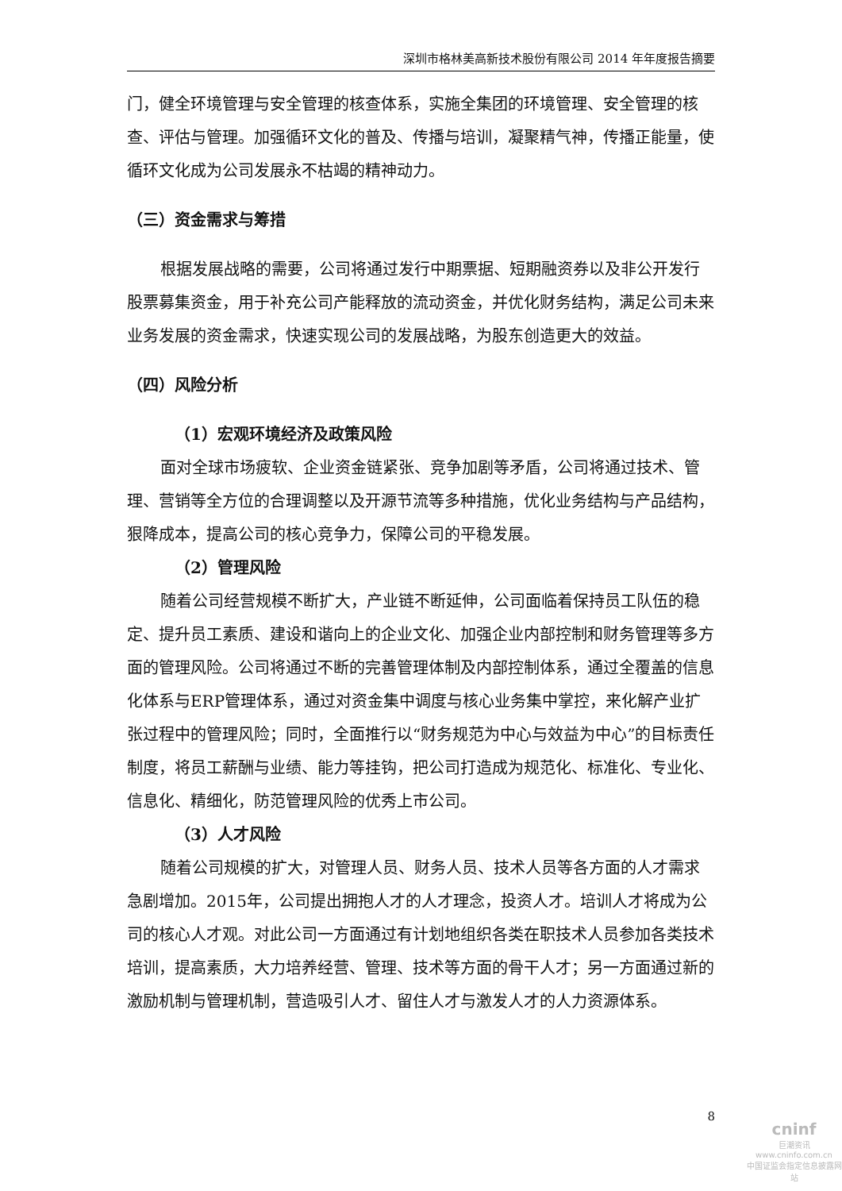深圳市格林美高新技术股份有限公司 2014 年年度报告摘要
门，健全环境管理与安全管理的核查体系，实施全集团的环境管理、安全管理的核查、评估与管理。加强循环文化的普及、传播与培训，凝聚精气神，传播正能量，使循环文化成为公司发展永不枯竭的精神动力。
（三）资金需求与筹措
根据发展战略的需要，公司将通过发行中期票据、短期融资券以及非公开发行股票募集资金，用于补充公司产能释放的流动资金，并优化财务结构，满足公司未来业务发展的资金需求，快速实现公司的发展战略，为股东创造更大的效益。
（四）风险分析
（1）宏观环境经济及政策风险
面对全球市场疲软、企业资金链紧张、竞争加剧等矛盾，公司将通过技术、管理、营销等全方位的合理调整以及开源节流等多种措施，优化业务结构与产品结构，狠降成本，提高公司的核心竞争力，保障公司的平稳发展。
（2）管理风险
随着公司经营规模不断扩大，产业链不断延伸，公司面临着保持员工队伍的稳定、提升员工素质、建设和谐向上的企业文化、加强企业内部控制和财务管理等多方面的管理风险。公司将通过不断的完善管理体制及内部控制体系，通过全覆盖的信息化体系与ERP管理体系，通过对资金集中调度与核心业务集中掌控，来化解产业扩张过程中的管理风险；同时，全面推行以“财务规范为中心与效益为中心”的目标责任制度，将员工薪酬与业绩、能力等挂钩，把公司打造成为规范化、标准化、专业化、信息化、精细化，防范管理风险的优秀上市公司。
（3）人才风险
随着公司规模的扩大，对管理人员、财务人员、技术人员等各方面的人才需求急剧增加。2015年，公司提出拥抱人才的人才理念，投资人才。培训人才将成为公司的核心人才观。对此公司一方面通过有计划地组织各类在职技术人员参加各类技术培训，提高素质，大力培养经营、管理、技术等方面的骨干人才；另一方面通过新的激励机制与管理机制，营造吸引人才、留住人才与激发人才的人力资源体系。
8
cninf
巨潮资讯
www.cninfo.com.cn
中国证监会指定信息披露网站